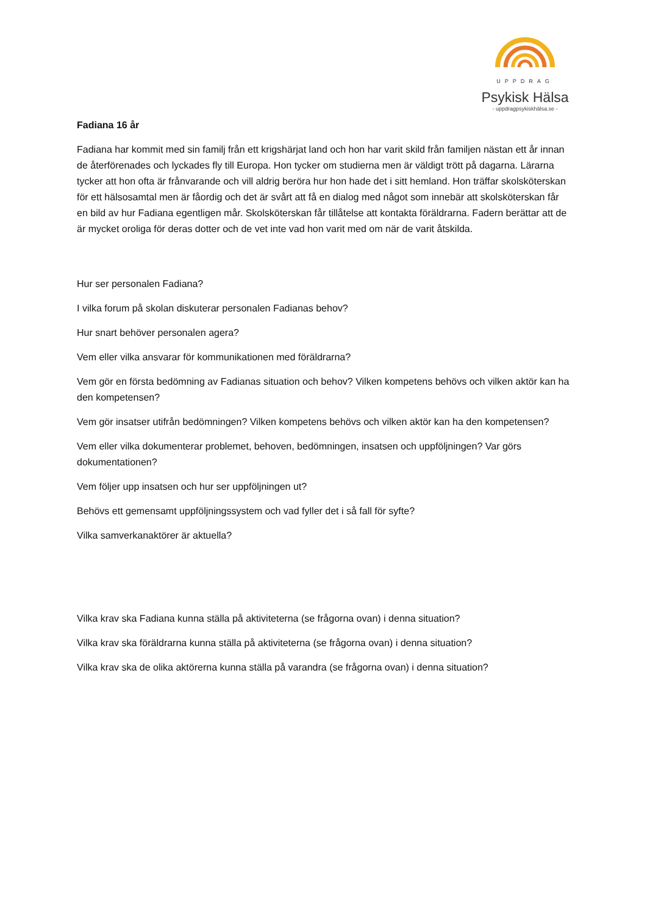UPPDRAG
Psykisk Hälsa
- uppdragpsykiskhälsa.se -
Fadiana 16 år
Fadiana har kommit med sin familj från ett krigshärjat land och hon har varit skild från familjen nästan ett år innan de återförenades och lyckades fly till Europa. Hon tycker om studierna men är väldigt trött på dagarna. Lärarna tycker att hon ofta är frånvarande och vill aldrig beröra hur hon hade det i sitt hemland. Hon träffar skolsköterskan för ett hälsosamtal men är fåordig och det är svårt att få en dialog med något som innebär att skolsköterskan får en bild av hur Fadiana egentligen mår. Skolsköterskan får tillåtelse att kontakta föräldrarna. Fadern berättar att de är mycket oroliga för deras dotter och de vet inte vad hon varit med om när de varit åtskilda.
Hur ser personalen Fadiana?
I vilka forum på skolan diskuterar personalen Fadianas behov?
Hur snart behöver personalen agera?
Vem eller vilka ansvarar för kommunikationen med föräldrarna?
Vem gör en första bedömning av Fadianas situation och behov? Vilken kompetens behövs och vilken aktör kan ha den kompetensen?
Vem gör insatser utifrån bedömningen? Vilken kompetens behövs och vilken aktör kan ha den kompetensen?
Vem eller vilka dokumenterar problemet, behoven, bedömningen, insatsen och uppföljningen? Var görs dokumentationen?
Vem följer upp insatsen och hur ser uppföljningen ut?
Behövs ett gemensamt uppföljningssystem och vad fyller det i så fall för syfte?
Vilka samverkanaktörer är aktuella?
Vilka krav ska Fadiana kunna ställa på aktiviteterna (se frågorna ovan) i denna situation?
Vilka krav ska föräldrarna kunna ställa på aktiviteterna (se frågorna ovan) i denna situation?
Vilka krav ska de olika aktörerna kunna ställa på varandra (se frågorna ovan) i denna situation?